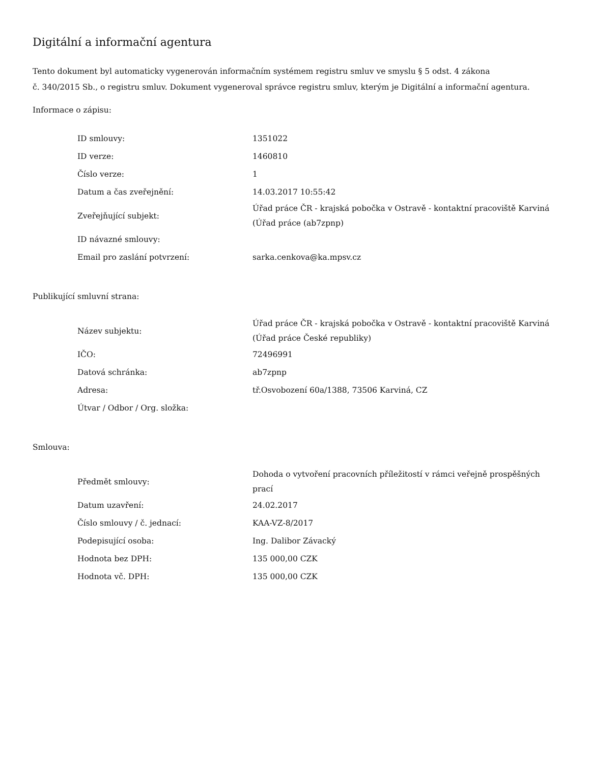Digitální a informační agentura
Tento dokument byl automaticky vygenerován informačním systémem registru smluv ve smyslu § 5 odst. 4 zákona
č. 340/2015 Sb., o registru smluv. Dokument vygeneroval správce registru smluv, kterým je Digitální a informační agentura.
Informace o zápisu:
| ID smlouvy: | 1351022 |
| ID verze: | 1460810 |
| Číslo verze: | 1 |
| Datum a čas zveřejnění: | 14.03.2017 10:55:42 |
| Zveřejňující subjekt: | Úřad práce ČR - krajská pobočka v Ostravě - kontaktní pracoviště Karviná (Úřad práce (ab7zpnp) |
| ID návazné smlouvy: | |
| Email pro zaslání potvrzení: | sarka.cenkova@ka.mpsv.cz |
Publikující smluvní strana:
| Název subjektu: | Úřad práce ČR - krajská pobočka v Ostravě - kontaktní pracoviště Karviná (Úřad práce České republiky) |
| IČO: | 72496991 |
| Datová schránka: | ab7zpnp |
| Adresa: | tř.Osvobození 60a/1388, 73506 Karviná, CZ |
| Útvar / Odbor / Org. složka: | |
Smlouva:
| Předmět smlouvy: | Dohoda o vytvoření pracovních příležitostí v rámci veřejně prospěšných prací |
| Datum uzavření: | 24.02.2017 |
| Číslo smlouvy / č. jednací: | KAA-VZ-8/2017 |
| Podepisující osoba: | Ing. Dalibor Závacký |
| Hodnota bez DPH: | 135 000,00 CZK |
| Hodnota vč. DPH: | 135 000,00 CZK |